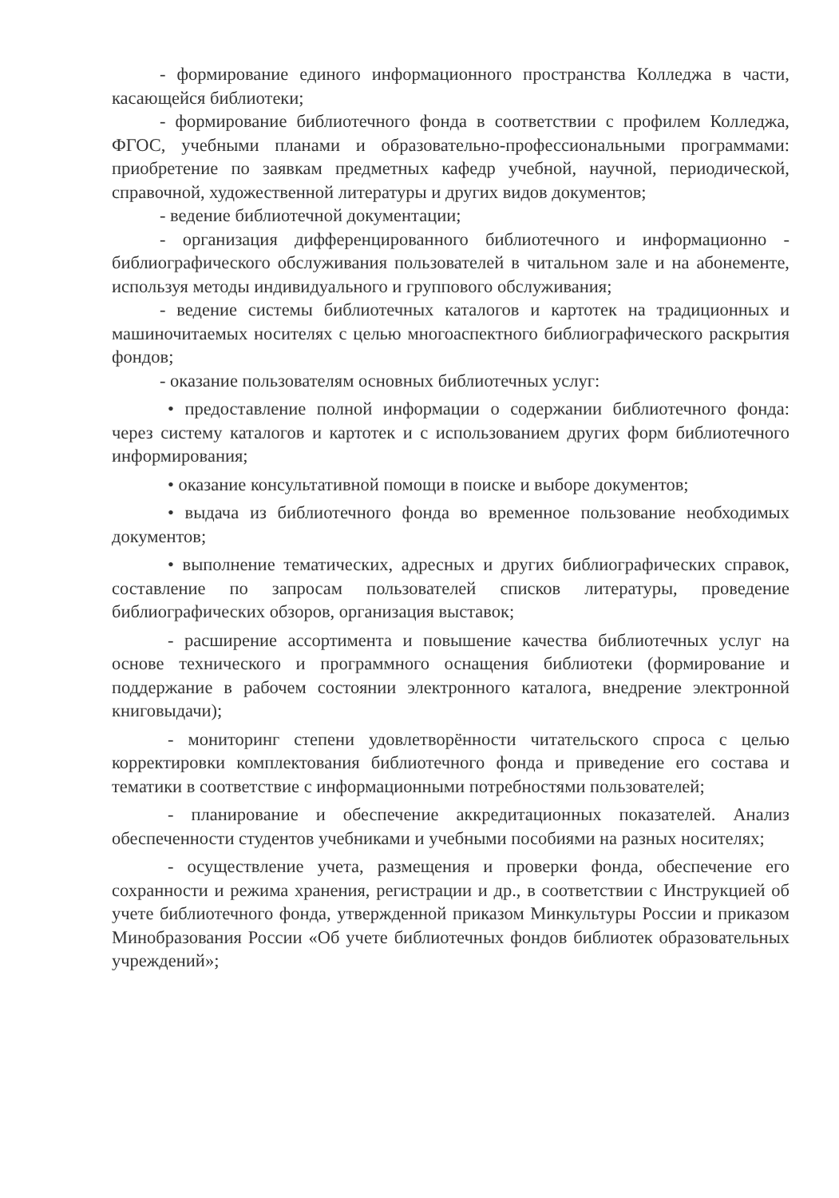- формирование единого информационного пространства Колледжа в части, касающейся библиотеки;
- формирование библиотечного фонда в соответствии с профилем Колледжа, ФГОС, учебными планами и образовательно-профессиональными программами: приобретение по заявкам предметных кафедр учебной, научной, периодической, справочной, художественной литературы и других видов документов;
- ведение библиотечной документации;
- организация дифференцированного библиотечного и информационно - библиографического обслуживания пользователей в читальном зале и на абонементе, используя методы индивидуального и группового обслуживания;
- ведение системы библиотечных каталогов и картотек на традиционных и машиночитаемых носителях с целью многоаспектного библиографического раскрытия фондов;
- оказание пользователям основных библиотечных услуг:
• предоставление полной информации о содержании библиотечного фонда: через систему каталогов и картотек и с использованием других форм библиотечного информирования;
• оказание консультативной помощи в поиске и выборе документов;
• выдача из библиотечного фонда во временное пользование необходимых документов;
• выполнение тематических, адресных и других библиографических справок, составление по запросам пользователей списков литературы, проведение библиографических обзоров, организация выставок;
- расширение ассортимента и повышение качества библиотечных услуг на основе технического и программного оснащения библиотеки (формирование и поддержание в рабочем состоянии электронного каталога, внедрение электронной книговыдачи);
- мониторинг степени удовлетворённости читательского спроса с целью корректировки комплектования библиотечного фонда и приведение его состава и тематики в соответствие с информационными потребностями пользователей;
- планирование и обеспечение аккредитационных показателей. Анализ обеспеченности студентов учебниками и учебными пособиями на разных носителях;
- осуществление учета, размещения и проверки фонда, обеспечение его сохранности и режима хранения, регистрации и др., в соответствии с Инструкцией об учете библиотечного фонда, утвержденной приказом Минкультуры России и приказом Минобразования России «Об учете библиотечных фондов библиотек образовательных учреждений»;